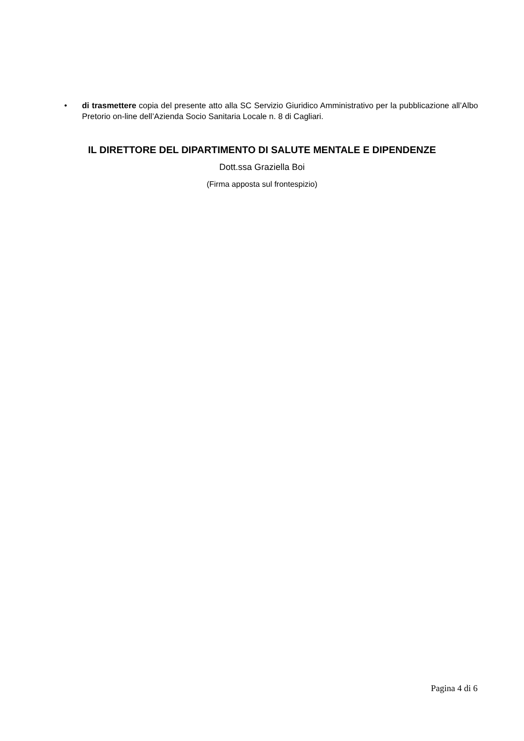• di trasmettere copia del presente atto alla SC Servizio Giuridico Amministrativo per la pubblicazione all’Albo Pretorio on-line dell’Azienda Socio Sanitaria Locale n. 8 di Cagliari.
IL DIRETTORE DEL DIPARTIMENTO DI SALUTE MENTALE E DIPENDENZE
Dott.ssa Graziella Boi
(Firma apposta sul frontespizio)
Pagina 4 di 6